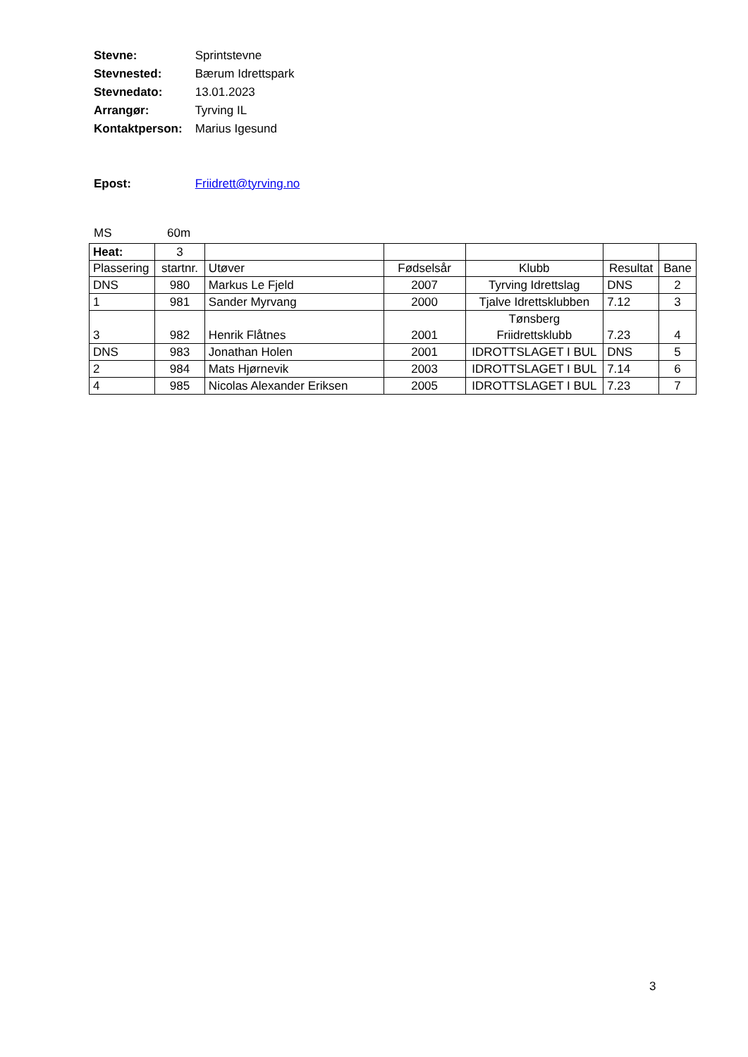Stevne: Sprintstevne
Stevnested: Bærum Idrettspark
Stevnedato: 13.01.2023
Arrangør: Tyrving IL
Kontaktperson: Marius Igesund
Epost: Friidrett@tyrving.no
MS 60m
| Heat: | 3 | | | | | |
| Plassering | startnr. | Utøver | Fødselsår | Klubb | Resultat | Bane |
| DNS | 980 | Markus Le Fjeld | 2007 | Tyrving Idrettslag | DNS | 2 |
| 1 | 981 | Sander Myrvang | 2000 | Tjalve Idrettsklubben | 7.12 | 3 |
| 3 | 982 | Henrik Flåtnes | 2001 | Tønsberg Friidrettsklubb | 7.23 | 4 |
| DNS | 983 | Jonathan Holen | 2001 | IDROTTSLAGET I BUL | DNS | 5 |
| 2 | 984 | Mats Hjørnevik | 2003 | IDROTTSLAGET I BUL | 7.14 | 6 |
| 4 | 985 | Nicolas Alexander Eriksen | 2005 | IDROTTSLAGET I BUL | 7.23 | 7 |
3